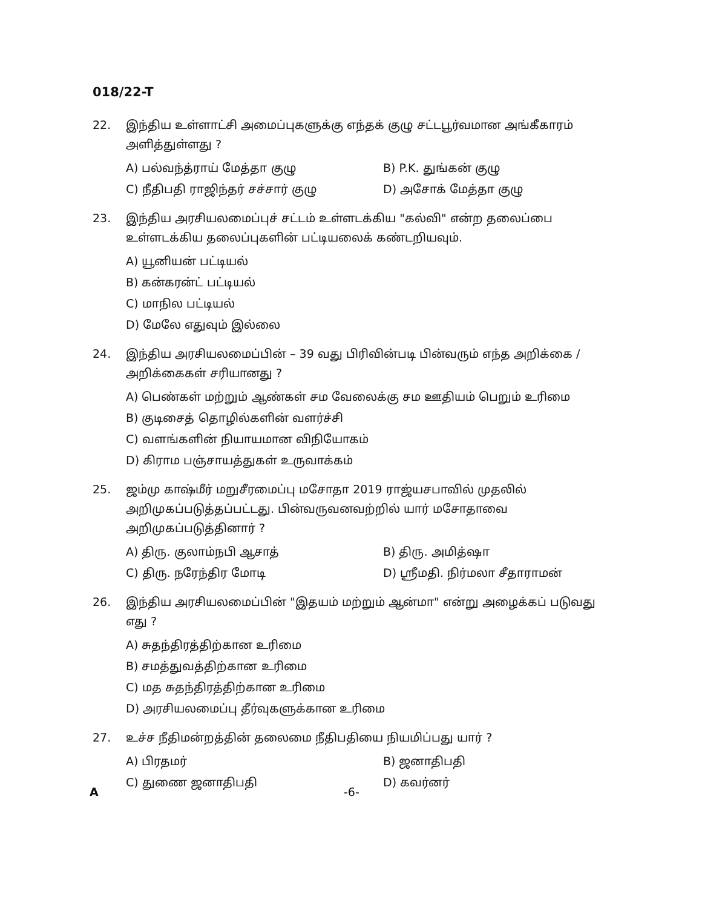018/22-T
22. இந்திய உள்ளாட்சி அமைப்புகளுக்கு எந்தக் குழு சட்டபூர்வமான அங்கீகாரம் அளித்துள்ளது ?
A) பல்வந்த்ராய் மேத்தா குழு
B) P.K. துங்கன் குழு
C) நீதிபதி ராஜிந்தர் சச்சார் குழு
D) அசோக் மேத்தா குழு
23. இந்திய அரசியலமைப்புச் சட்டம் உள்ளடக்கிய "கல்வி" என்ற தலைப்பை உள்ளடக்கிய தலைப்புகளின் பட்டியலைக் கண்டறியவும்.
A) யூனியன் பட்டியல்
B) கன்கரன்ட் பட்டியல்
C) மாநில பட்டியல்
D) மேலே எதுவும் இல்லை
24. இந்திய அரசியலமைப்பின் – 39 வது பிரிவின்படி பின்வரும் எந்த அறிக்கை / அறிக்கைகள் சரியானது ?
A) பெண்கள் மற்றும் ஆண்கள் சம வேலைக்கு சம ஊதியம் பெறும் உரிமை
B) குடிசைத் தொழில்களின் வளர்ச்சி
C) வளங்களின் நியாயமான விநியோகம்
D) கிராம பஞ்சாயத்துகள் உருவாக்கம்
25. ஜம்மு காஷ்மீர் மறுசீரமைப்பு மசோதா 2019 ராஜ்யசபாவில் முதலில் அறிமுகப்படுத்தப்பட்டது. பின்வருவனவற்றில் யார் மசோதாவை அறிமுகப்படுத்தினார் ?
A) திரு. குலாம்நபி ஆசாத்
B) திரு. அமித்ஷா
C) திரு. நரேந்திர மோடி
D) ஸ்ரீமதி. நிர்மலா சீதாராமன்
26. இந்திய அரசியலமைப்பின் "இதயம் மற்றும் ஆன்மா" என்று அழைக்கப் படுவது எது ?
A) சுதந்திரத்திற்கான உரிமை
B) சமத்துவத்திற்கான உரிமை
C) மத சுதந்திரத்திற்கான உரிமை
D) அரசியலமைப்பு தீர்வுகளுக்கான உரிமை
27. உச்ச நீதிமன்றத்தின் தலைமை நீதிபதியை நியமிப்பது யார் ?
A) பிரதமர்
B) ஜனாதிபதி
C) துணை ஜனாதிபதி
D) கவர்னர்
A -6-